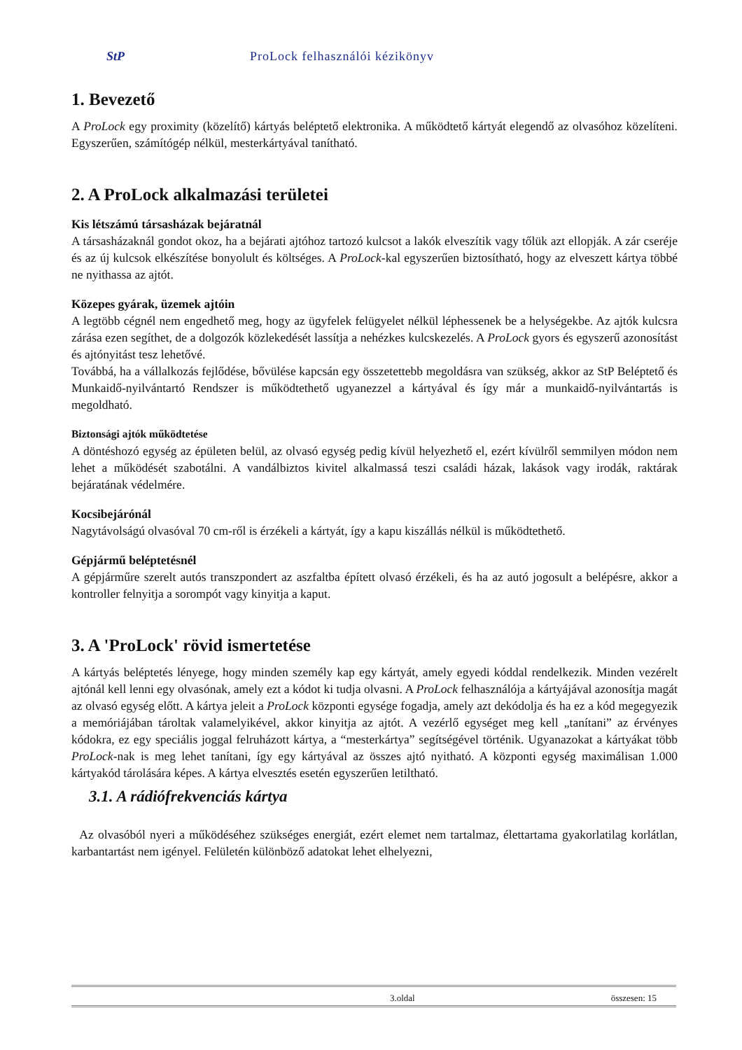StP ProLock felhasználói kézikönyv
1. Bevezető
A ProLock egy proximity (közelítő) kártyás beléptető elektronika. A működtető kártyát elegendő az olvasóhoz közelíteni. Egyszerűen, számítógép nélkül, mesterkártyával tanítható.
2. A ProLock alkalmazási területei
Kis létszámú társasházak bejáratnál
A társasházaknál gondot okoz, ha a bejárati ajtóhoz tartozó kulcsot a lakók elveszítik vagy tőlük azt ellopják. A zár cseréje és az új kulcsok elkészítése bonyolult és költséges. A ProLock-kal egyszerűen biztosítható, hogy az elveszett kártya többé ne nyithassa az ajtót.
Közepes gyárak, üzemek ajtóin
A legtöbb cégnél nem engedhető meg, hogy az ügyfelek felügyelet nélkül léphessenek be a helységekbe. Az ajtók kulcsra zárása ezen segíthet, de a dolgozók közlekedését lassítja a nehézkes kulcskezelés. A ProLock gyors és egyszerű azonosítást és ajtónyitást tesz lehetővé.
Továbbá, ha a vállalkozás fejlődése, bővülése kapcsán egy összetettebb megoldásra van szükség, akkor az StP Beléptető és Munkaidő-nyilvántartó Rendszer is működtethető ugyanezzel a kártyával és így már a munkaidő-nyilvántartás is megoldható.
Biztonsági ajtók működtetése
A döntéshozó egység az épületen belül, az olvasó egység pedig kívül helyezhető el, ezért kívülről semmilyen módon nem lehet a működését szabotálni. A vandálbiztos kivitel alkalmassá teszi családi házak, lakások vagy irodák, raktárak bejáratának védelmére.
Kocsibejárónál
Nagytávolságú olvasóval 70 cm-ről is érzékeli a kártyát, így a kapu kiszállás nélkül is működtethető.
Gépjármű beléptetésnél
A gépjárműre szerelt autós transzpondert az aszfaltba épített olvasó érzékeli, és ha az autó jogosult a belépésre, akkor a kontroller felnyitja a sorompót vagy kinyitja a kaput.
3. A 'ProLock' rövid ismertetése
A kártyás beléptetés lényege, hogy minden személy kap egy kártyát, amely egyedi kóddal rendelkezik. Minden vezérelt ajtónál kell lenni egy olvasónak, amely ezt a kódot ki tudja olvasni. A ProLock felhasználója a kártyájával azonosítja magát az olvasó egység előtt. A kártya jeleit a ProLock központi egysége fogadja, amely azt dekódolja és ha ez a kód megegyezik a memóriájában tároltak valamelyikével, akkor kinyitja az ajtót. A vezérlő egységet meg kell „tanítani” az érvényes kódokra, ez egy speciális joggal felruházott kártya, a “mesterkártya” segítségével történik. Ugyanazokat a kártyákat több ProLock-nak is meg lehet tanítani, így egy kártyával az összes ajtó nyitható. A központi egység maximálisan 1.000 kártyakód tárolására képes. A kártya elvesztés esetén egyszerűen letiltható.
3.1. A rádiófrekvenciás kártya
Az olvasóból nyeri a működéséhez szükséges energiát, ezért elemet nem tartalmaz, élettartama gyakorlatilag korlátlan, karbantartást nem igényel. Felületén különböző adatokat lehet elhelyezni,
3.oldal összesen: 15